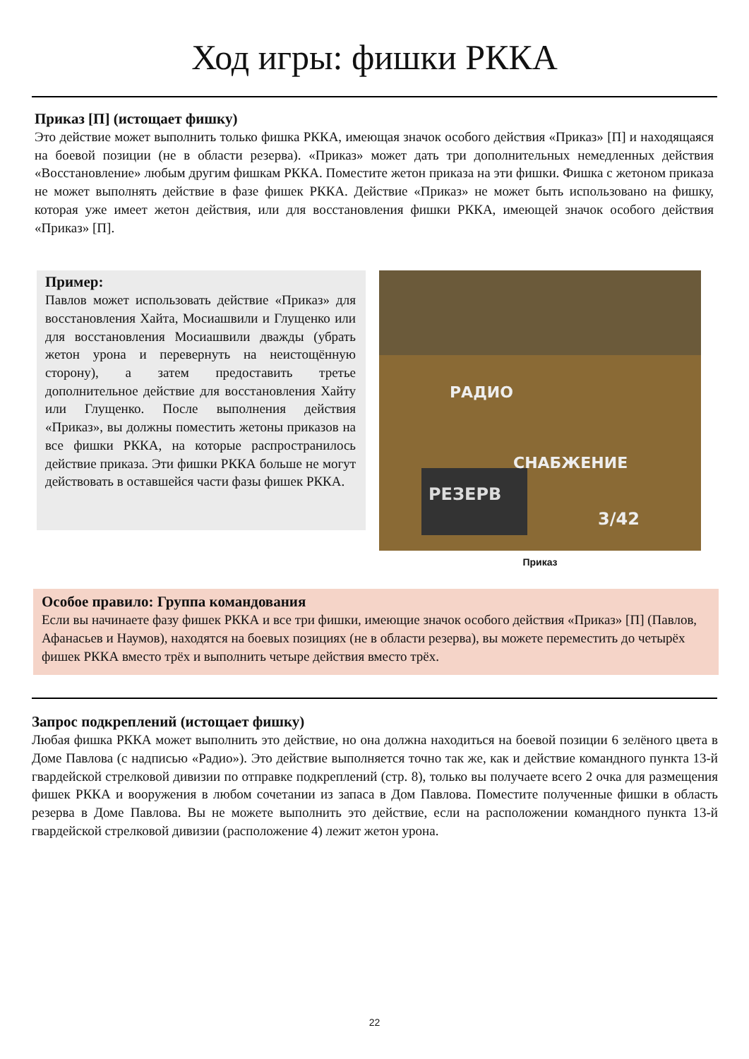Ход игры: фишки РККА
Приказ [П] (истощает фишку)
Это действие может выполнить только фишка РККА, имеющая значок особого действия «Приказ» [П] и находящаяся на боевой позиции (не в области резерва). «Приказ» может дать три дополнительных немедленных действия «Восстановление» любым другим фишкам РККА. Поместите жетон приказа на эти фишки. Фишка с жетоном приказа не может выполнять действие в фазе фишек РККА. Действие «Приказ» не может быть использовано на фишку, которая уже имеет жетон действия, или для восстановления фишки РККА, имеющей значок особого действия «Приказ» [П].
Пример:
Павлов может использовать действие «Приказ» для восстановления Хайта, Мосиашвили и Глущенко или для восстановления Мосиашвили дважды (убрать жетон урона и перевернуть на неистощённую сторону), а затем предоставить третье дополнительное действие для восстановления Хайту или Глущенко. После выполнения действия «Приказ», вы должны поместить жетоны приказов на все фишки РККА, на которые распространилось действие приказа. Эти фишки РККА больше не могут действовать в оставшейся части фазы фишек РККА.
РЕЗЕРВ
РАДИО
СНАБЖЕНИЕ
3/42
Приказ
Особое правило: Группа командования
Если вы начинаете фазу фишек РККА и все три фишки, имеющие значок особого действия «Приказ» [П] (Павлов, Афанасьев и Наумов), находятся на боевых позициях (не в области резерва), вы можете переместить до четырёх фишек РККА вместо трёх и выполнить четыре действия вместо трёх.
Запрос подкреплений (истощает фишку)
Любая фишка РККА может выполнить это действие, но она должна находиться на боевой позиции 6 зелёного цвета в Доме Павлова (с надписью «Радио»). Это действие выполняется точно так же, как и действие командного пункта 13-й гвардейской стрелковой дивизии по отправке подкреплений (стр. 8), только вы получаете всего 2 очка для размещения фишек РККА и вооружения в любом сочетании из запаса в Дом Павлова. Поместите полученные фишки в область резерва в Доме Павлова. Вы не можете выполнить это действие, если на расположении командного пункта 13-й гвардейской стрелковой дивизии (расположение 4) лежит жетон урона.
22